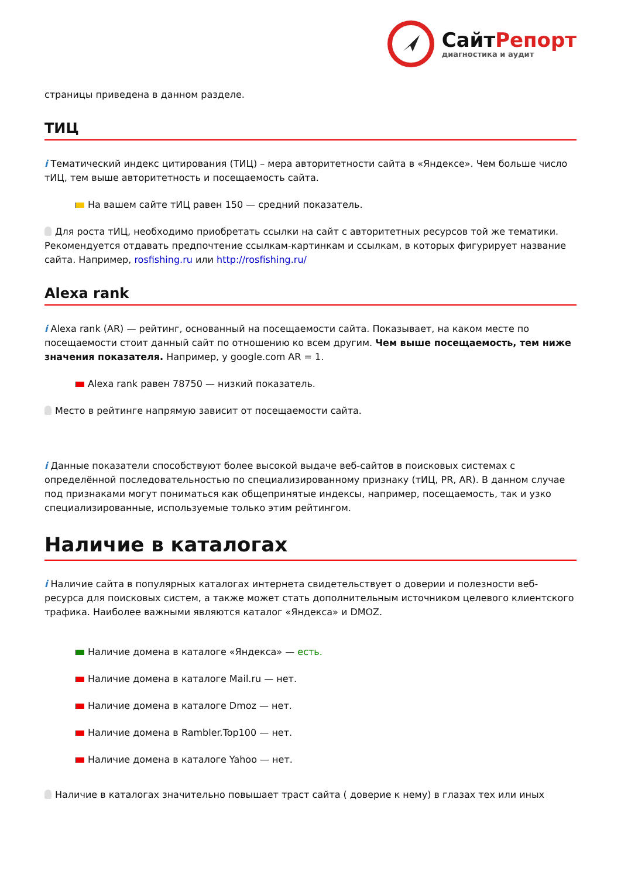СайтРепорт
диагностика и аудит
страницы приведена в данном разделе.
ТИЦ
i Тематический индекс цитирования (ТИЦ) – мера авторитетности сайта в «Яндексе». Чем больше число тИЦ, тем выше авторитетность и посещаемость сайта.
На вашем сайте тИЦ равен 150 — средний показатель.
Для роста тИЦ, необходимо приобретать ссылки на сайт с авторитетных ресурсов той же тематики. Рекомендуется отдавать предпочтение ссылкам-картинкам и ссылкам, в которых фигурирует название сайта. Например, rosfishing.ru или http://rosfishing.ru/
Alexa rank
i Alexa rank (AR) — рейтинг, основанный на посещаемости сайта. Показывает, на каком месте по посещаемости стоит данный сайт по отношению ко всем другим. Чем выше посещаемость, тем ниже значения показателя. Например, у google.com AR = 1.
Alexa rank равен 78750 — низкий показатель.
Место в рейтинге напрямую зависит от посещаемости сайта.
i Данные показатели способствуют более высокой выдаче веб-сайтов в поисковых системах с определённой последовательностью по специализированному признаку (тИЦ, PR, AR). В данном случае под признаками могут пониматься как общепринятые индексы, например, посещаемость, так и узко специализированные, используемые только этим рейтингом.
Наличие в каталогах
i Наличие сайта в популярных каталогах интернета свидетельствует о доверии и полезности веб-ресурса для поисковых систем, а также может стать дополнительным источником целевого клиентского трафика. Наиболее важными являются каталог «Яндекса» и DMOZ.
Наличие домена в каталоге «Яндекса» — есть.
Наличие домена в каталоге Mail.ru — нет.
Наличие домена в каталоге Dmoz — нет.
Наличие домена в Rambler.Top100 — нет.
Наличие домена в каталоге Yahoo — нет.
Наличие в каталогах значительно повышает траст сайта ( доверие к нему) в глазах тех или иных